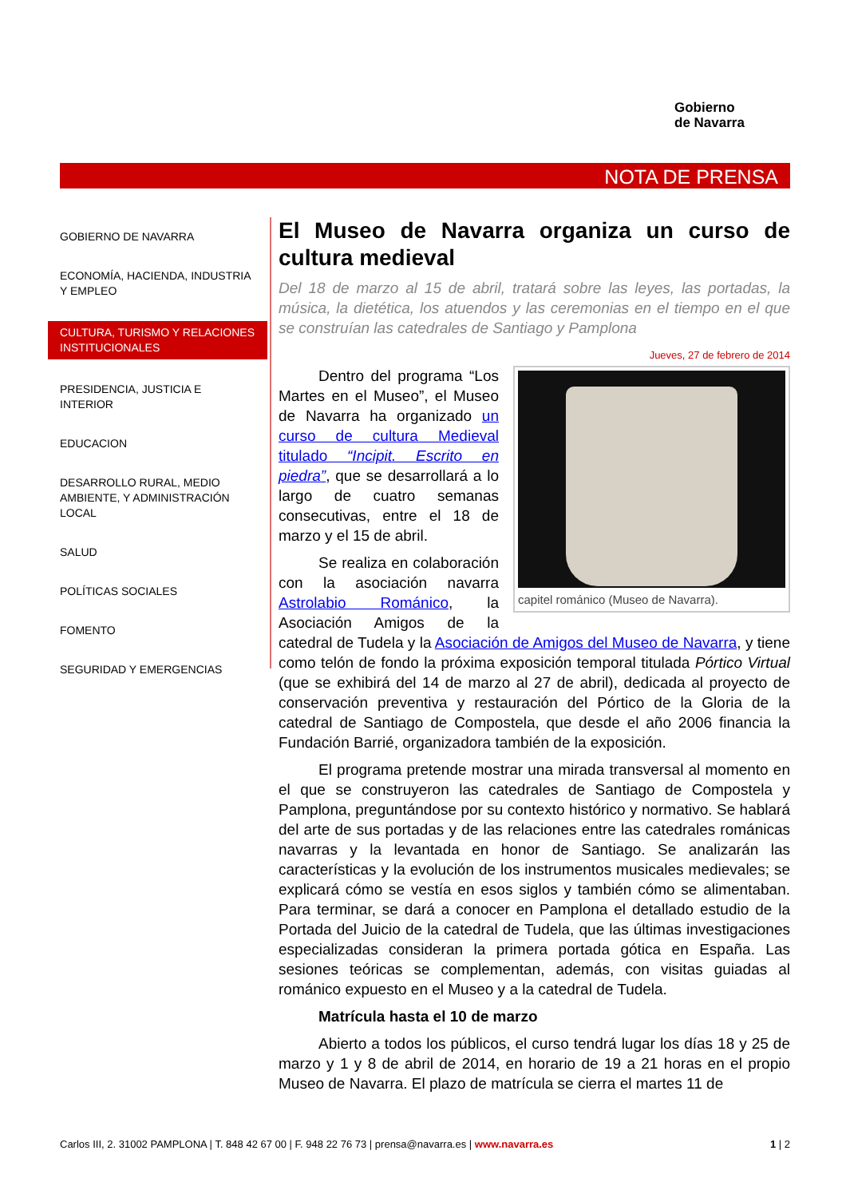Gobierno
de Navarra
NOTA DE PRENSA
GOBIERNO DE NAVARRA
ECONOMÍA, HACIENDA, INDUSTRIA Y EMPLEO
CULTURA, TURISMO Y RELACIONES INSTITUCIONALES
PRESIDENCIA, JUSTICIA E INTERIOR
EDUCACION
DESARROLLO RURAL, MEDIO AMBIENTE, Y ADMINISTRACIÓN LOCAL
SALUD
POLÍTICAS SOCIALES
FOMENTO
SEGURIDAD Y EMERGENCIAS
El Museo de Navarra organiza un curso de cultura medieval
Del 18 de marzo al 15 de abril, tratará sobre las leyes, las portadas, la música, la dietética, los atuendos y las ceremonias en el tiempo en el que se construían las catedrales de Santiago y Pamplona
Jueves, 27 de febrero de 2014
capitel románico (Museo de Navarra).
Dentro del programa “Los Martes en el Museo”, el Museo de Navarra ha organizado un curso de cultura Medieval titulado “Incipit. Escrito en piedra”, que se desarrollará a lo largo de cuatro semanas consecutivas, entre el 18 de marzo y el 15 de abril.
Se realiza en colaboración con la asociación navarra Astrolabio Románico, la Asociación Amigos de la catedral de Tudela y la Asociación de Amigos del Museo de Navarra, y tiene como telón de fondo la próxima exposición temporal titulada Pórtico Virtual (que se exhibirá del 14 de marzo al 27 de abril), dedicada al proyecto de conservación preventiva y restauración del Pórtico de la Gloria de la catedral de Santiago de Compostela, que desde el año 2006 financia la Fundación Barrié, organizadora también de la exposición.
El programa pretende mostrar una mirada transversal al momento en el que se construyeron las catedrales de Santiago de Compostela y Pamplona, preguntándose por su contexto histórico y normativo. Se hablará del arte de sus portadas y de las relaciones entre las catedrales románicas navarras y la levantada en honor de Santiago. Se analizarán las características y la evolución de los instrumentos musicales medievales; se explicará cómo se vestía en esos siglos y también cómo se alimentaban. Para terminar, se dará a conocer en Pamplona el detallado estudio de la Portada del Juicio de la catedral de Tudela, que las últimas investigaciones especializadas consideran la primera portada gótica en España. Las sesiones teóricas se complementan, además, con visitas guiadas al románico expuesto en el Museo y a la catedral de Tudela.
Matrícula hasta el 10 de marzo
Abierto a todos los públicos, el curso tendrá lugar los días 18 y 25 de marzo y 1 y 8 de abril de 2014, en horario de 19 a 21 horas en el propio Museo de Navarra. El plazo de matrícula se cierra el martes 11 de
Carlos III, 2. 31002 PAMPLONA | T. 848 42 67 00 | F. 948 22 76 73 | prensa@navarra.es | www.navarra.es 1 | 2